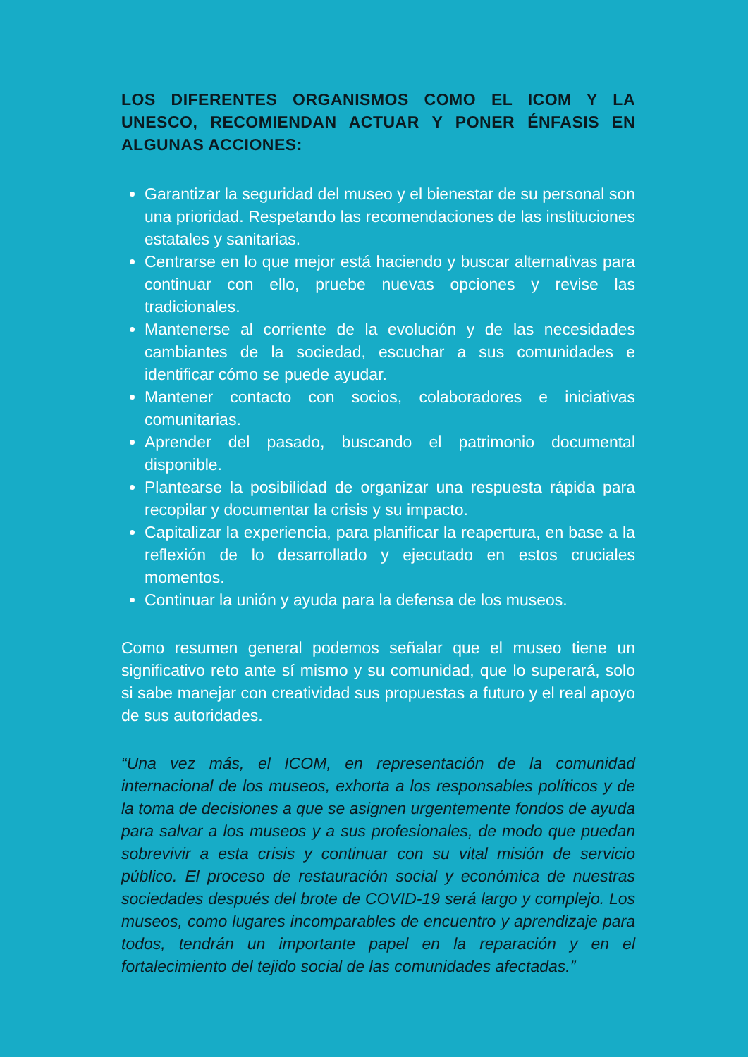LOS DIFERENTES ORGANISMOS COMO EL ICOM Y LA UNESCO, RECOMIENDAN ACTUAR Y PONER ÉNFASIS EN ALGUNAS ACCIONES:
Garantizar la seguridad del museo y el bienestar de su personal son una prioridad. Respetando las recomendaciones de las instituciones estatales y sanitarias.
Centrarse en lo que mejor está haciendo y buscar alternativas para continuar con ello, pruebe nuevas opciones y revise las tradicionales.
Mantenerse al corriente de la evolución y de las necesidades cambiantes de la sociedad, escuchar a sus comunidades e identificar cómo se puede ayudar.
Mantener contacto con socios, colaboradores e iniciativas comunitarias.
Aprender del pasado, buscando el patrimonio documental disponible.
Plantearse la posibilidad de organizar una respuesta rápida para recopilar y documentar la crisis y su impacto.
Capitalizar la experiencia, para planificar la reapertura, en base a la reflexión de lo desarrollado y ejecutado en estos cruciales momentos.
Continuar la unión y ayuda para la defensa de los museos.
Como resumen general podemos señalar que el museo tiene un significativo reto ante sí mismo y su comunidad, que lo superará, solo si sabe manejar con creatividad sus propuestas a futuro y el real apoyo de sus autoridades.
“Una vez más, el ICOM, en representación de la comunidad internacional de los museos, exhorta a los responsables políticos y de la toma de decisiones a que se asignen urgentemente fondos de ayuda para salvar a los museos y a sus profesionales, de modo que puedan sobrevivir a esta crisis y continuar con su vital misión de servicio público. El proceso de restauración social y económica de nuestras sociedades después del brote de COVID-19 será largo y complejo. Los museos, como lugares incomparables de encuentro y aprendizaje para todos, tendrán un importante papel en la reparación y en el fortalecimiento del tejido social de las comunidades afectadas.”